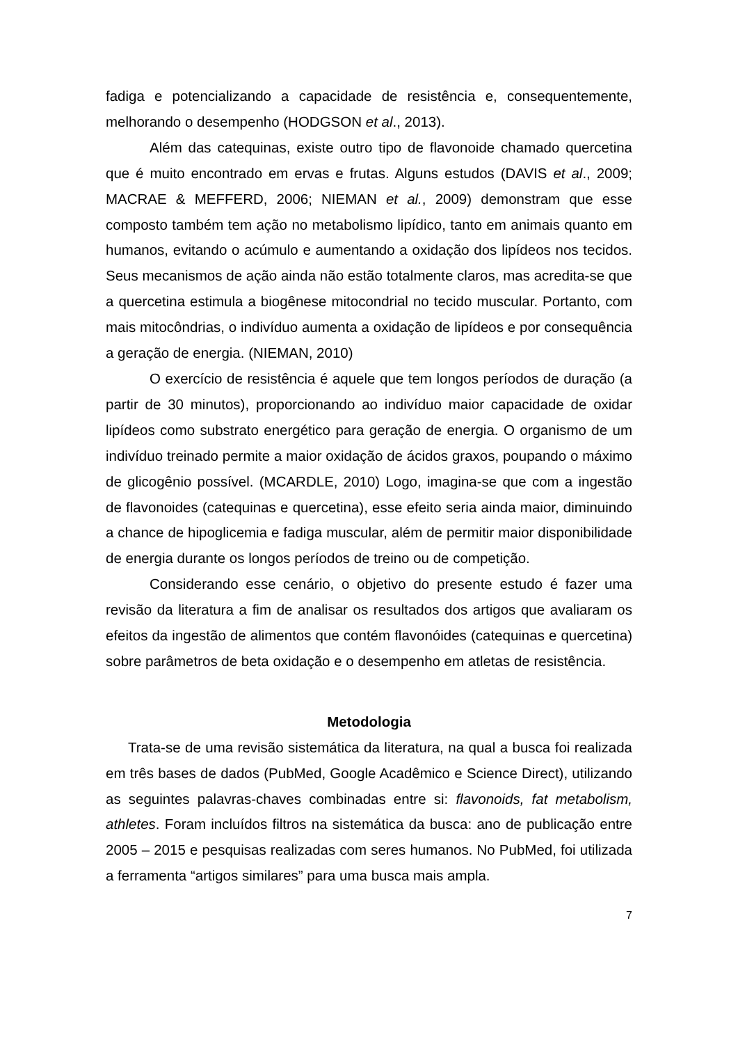fadiga e potencializando a capacidade de resistência e, consequentemente, melhorando o desempenho (HODGSON et al., 2013).
Além das catequinas, existe outro tipo de flavonoide chamado quercetina que é muito encontrado em ervas e frutas. Alguns estudos (DAVIS et al., 2009; MACRAE & MEFFERD, 2006; NIEMAN et al., 2009) demonstram que esse composto também tem ação no metabolismo lipídico, tanto em animais quanto em humanos, evitando o acúmulo e aumentando a oxidação dos lipídeos nos tecidos. Seus mecanismos de ação ainda não estão totalmente claros, mas acredita-se que a quercetina estimula a biogênese mitocondrial no tecido muscular. Portanto, com mais mitocôndrias, o indivíduo aumenta a oxidação de lipídeos e por consequência a geração de energia. (NIEMAN, 2010)
O exercício de resistência é aquele que tem longos períodos de duração (a partir de 30 minutos), proporcionando ao indivíduo maior capacidade de oxidar lipídeos como substrato energético para geração de energia. O organismo de um indivíduo treinado permite a maior oxidação de ácidos graxos, poupando o máximo de glicogênio possível. (MCARDLE, 2010) Logo, imagina-se que com a ingestão de flavonoides (catequinas e quercetina), esse efeito seria ainda maior, diminuindo a chance de hipoglicemia e fadiga muscular, além de permitir maior disponibilidade de energia durante os longos períodos de treino ou de competição.
Considerando esse cenário, o objetivo do presente estudo é fazer uma revisão da literatura a fim de analisar os resultados dos artigos que avaliaram os efeitos da ingestão de alimentos que contém flavonóides (catequinas e quercetina) sobre parâmetros de beta oxidação e o desempenho em atletas de resistência.
Metodologia
Trata-se de uma revisão sistemática da literatura, na qual a busca foi realizada em três bases de dados (PubMed, Google Acadêmico e Science Direct), utilizando as seguintes palavras-chaves combinadas entre si: flavonoids, fat metabolism, athletes. Foram incluídos filtros na sistemática da busca: ano de publicação entre 2005 – 2015 e pesquisas realizadas com seres humanos. No PubMed, foi utilizada a ferramenta “artigos similares” para uma busca mais ampla.
7